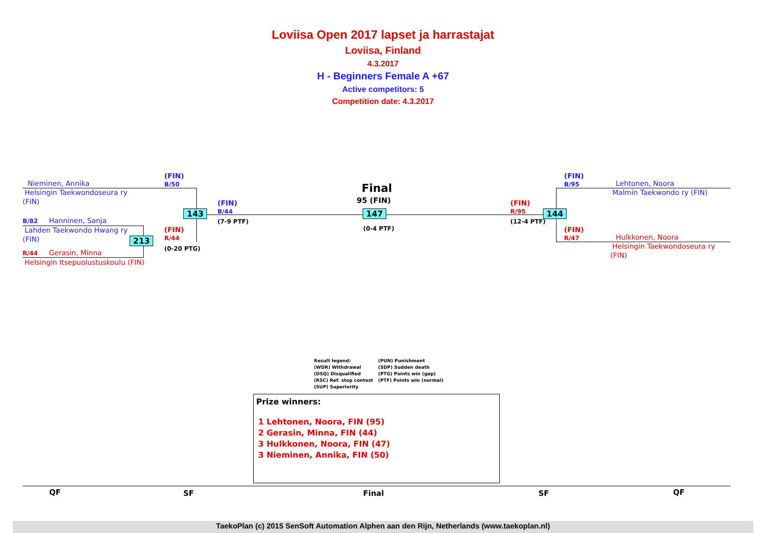Loviisa Open 2017 lapset ja harrastajat
Loviisa, Finland
4.3.2017
H - Beginners Female A +67
Active competitors: 5
Competition date: 4.3.2017
Nieminen, Annika
Helsingin Taekwondoseura ry
(FIN)
(FIN)
B/50
B/82 Hanninen, Sanja
Lahden Taekwondo Hwang ry
(FIN)
(FIN)
R/44
(0-20 PTG)
R/44 Gerasin, Minna
Helsingin Itsepuolustuskoulu (FIN)
213
143
(FIN)
B/44
(7-9 PTF)
Final
95 (FIN)
147
(0-4 PTF)
(FIN)
R/95
(12-4 PTF)
144
(FIN)
B/95
Lehtonen, Noora
Malmin Taekwondo ry (FIN)
(FIN)
R/47
Hulkkonen, Noora
Helsingin Taekwondoseura ry
(FIN)
Result legend:
(WDR) Withdrawal
(DSQ) Disqualified
(RSC) Ref. stop contest
(SUP) Superiority
(PUN) Punishment
(SDP) Sudden death
(PTG) Points win (gap)
(PTF) Points win (normal)
Prize winners:
1 Lehtonen, Noora, FIN (95)
2 Gerasin, Minna, FIN (44)
3 Hulkkonen, Noora, FIN (47)
3 Nieminen, Annika, FIN (50)
QF SF Final SF QF
TaekoPlan (c) 2015 SenSoft Automation Alphen aan den Rijn, Netherlands (www.taekoplan.nl)